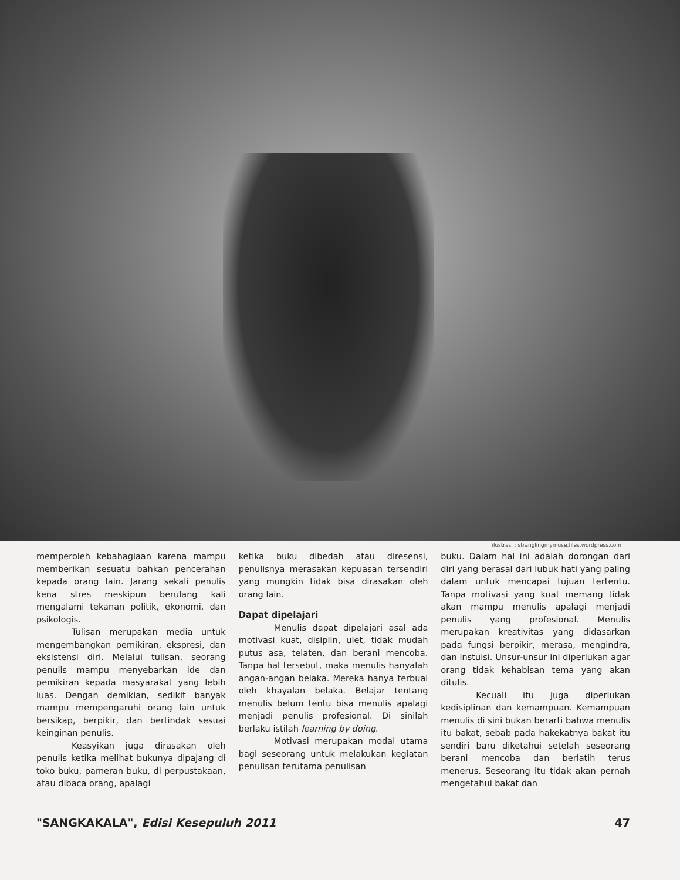ilustrasi : stranglingmymuse.files.wordpress.com
memperoleh kebahagiaan karena mampu memberikan sesuatu bahkan pencerahan kepada orang lain. Jarang sekali penulis kena stres meskipun berulang kali mengalami tekanan politik, ekonomi, dan psikologis.
Tulisan merupakan media untuk mengembangkan pemikiran, ekspresi, dan eksistensi diri. Melalui tulisan, seorang penulis mampu menyebarkan ide dan pemikiran kepada masyarakat yang lebih luas. Dengan demikian, sedikit banyak mampu mempengaruhi orang lain untuk bersikap, berpikir, dan bertindak sesuai keinginan penulis.
Keasyikan juga dirasakan oleh penulis ketika melihat bukunya dipajang di toko buku, pameran buku, di perpustakaan, atau dibaca orang, apalagi
ketika buku dibedah atau diresensi, penulisnya merasakan kepuasan tersendiri yang mungkin tidak bisa dirasakan oleh orang lain.
Dapat dipelajari
Menulis dapat dipelajari asal ada motivasi kuat, disiplin, ulet, tidak mudah putus asa, telaten, dan berani mencoba. Tanpa hal tersebut, maka menulis hanyalah angan-angan belaka. Mereka hanya terbuai oleh khayalan belaka. Belajar tentang menulis belum tentu bisa menulis apalagi menjadi penulis profesional. Di sinilah berlaku istilah learning by doing.
Motivasi merupakan modal utama bagi seseorang untuk melakukan kegiatan penulisan terutama penulisan
buku. Dalam hal ini adalah dorongan dari diri yang berasal dari lubuk hati yang paling dalam untuk mencapai tujuan tertentu. Tanpa motivasi yang kuat memang tidak akan mampu menulis apalagi menjadi penulis yang profesional. Menulis merupakan kreativitas yang didasarkan pada fungsi berpikir, merasa, mengindra, dan instuisi. Unsur-unsur ini diperlukan agar orang tidak kehabisan tema yang akan ditulis.
Kecuali itu juga diperlukan kedisiplinan dan kemampuan. Kemampuan menulis di sini bukan berarti bahwa menulis itu bakat, sebab pada hakekatnya bakat itu sendiri baru diketahui setelah seseorang berani mencoba dan berlatih terus menerus. Seseorang itu tidak akan pernah mengetahui bakat dan
"SANGKAKALA", Edisi Kesepuluh 2011 47